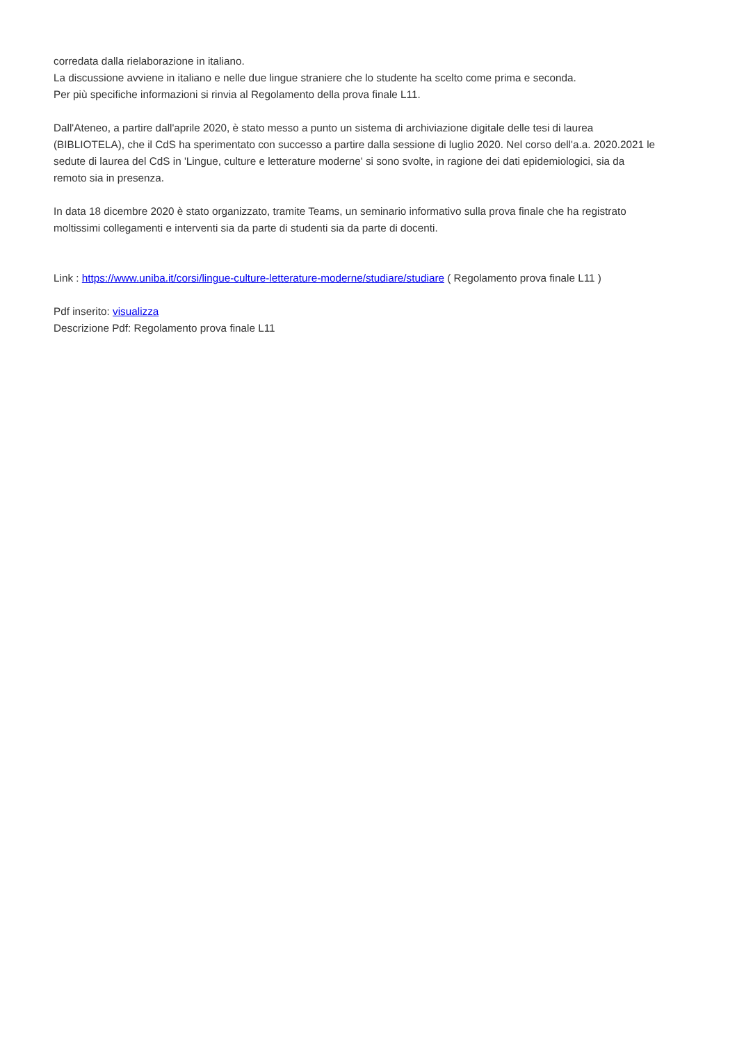corredata dalla rielaborazione in italiano.
La discussione avviene in italiano e nelle due lingue straniere che lo studente ha scelto come prima e seconda.
Per più specifiche informazioni si rinvia al Regolamento della prova finale L11.
Dall'Ateneo, a partire dall'aprile 2020, è stato messo a punto un sistema di archiviazione digitale delle tesi di laurea (BIBLIOTELA), che il CdS ha sperimentato con successo a partire dalla sessione di luglio 2020. Nel corso dell'a.a. 2020.2021 le sedute di laurea del CdS in 'Lingue, culture e letterature moderne' si sono svolte, in ragione dei dati epidemiologici, sia da remoto sia in presenza.
In data 18 dicembre 2020 è stato organizzato, tramite Teams, un seminario informativo sulla prova finale che ha registrato moltissimi collegamenti e interventi sia da parte di studenti sia da parte di docenti.
Link : https://www.uniba.it/corsi/lingue-culture-letterature-moderne/studiare/studiare ( Regolamento prova finale L11 )
Pdf inserito: visualizza
Descrizione Pdf: Regolamento prova finale L11